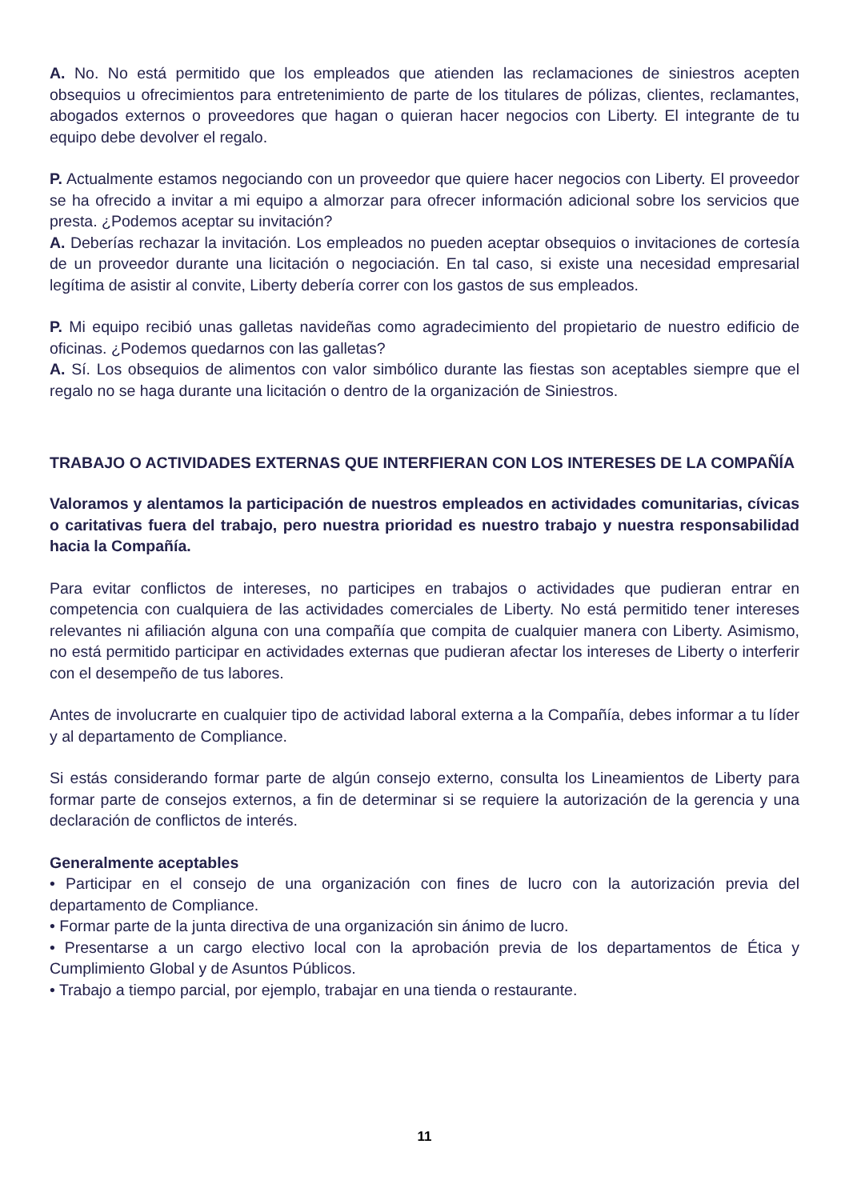A. No. No está permitido que los empleados que atienden las reclamaciones de siniestros acepten obsequios u ofrecimientos para entretenimiento de parte de los titulares de pólizas, clientes, reclamantes, abogados externos o proveedores que hagan o quieran hacer negocios con Liberty. El integrante de tu equipo debe devolver el regalo.
P. Actualmente estamos negociando con un proveedor que quiere hacer negocios con Liberty. El proveedor se ha ofrecido a invitar a mi equipo a almorzar para ofrecer información adicional sobre los servicios que presta. ¿Podemos aceptar su invitación?
A. Deberías rechazar la invitación. Los empleados no pueden aceptar obsequios o invitaciones de cortesía de un proveedor durante una licitación o negociación. En tal caso, si existe una necesidad empresarial legítima de asistir al convite, Liberty debería correr con los gastos de sus empleados.
P. Mi equipo recibió unas galletas navideñas como agradecimiento del propietario de nuestro edificio de oficinas. ¿Podemos quedarnos con las galletas?
A. Sí. Los obsequios de alimentos con valor simbólico durante las fiestas son aceptables siempre que el regalo no se haga durante una licitación o dentro de la organización de Siniestros.
TRABAJO O ACTIVIDADES EXTERNAS QUE INTERFIERAN CON LOS INTERESES DE LA COMPAÑÍA
Valoramos y alentamos la participación de nuestros empleados en actividades comunitarias, cívicas o caritativas fuera del trabajo, pero nuestra prioridad es nuestro trabajo y nuestra responsabilidad hacia la Compañía.
Para evitar conflictos de intereses, no participes en trabajos o actividades que pudieran entrar en competencia con cualquiera de las actividades comerciales de Liberty. No está permitido tener intereses relevantes ni afiliación alguna con una compañía que compita de cualquier manera con Liberty. Asimismo, no está permitido participar en actividades externas que pudieran afectar los intereses de Liberty o interferir con el desempeño de tus labores.
Antes de involucrarte en cualquier tipo de actividad laboral externa a la Compañía, debes informar a tu líder y al departamento de Compliance.
Si estás considerando formar parte de algún consejo externo, consulta los Lineamientos de Liberty para formar parte de consejos externos, a fin de determinar si se requiere la autorización de la gerencia y una declaración de conflictos de interés.
Generalmente aceptables
• Participar en el consejo de una organización con fines de lucro con la autorización previa del departamento de Compliance.
• Formar parte de la junta directiva de una organización sin ánimo de lucro.
• Presentarse a un cargo electivo local con la aprobación previa de los departamentos de Ética y Cumplimiento Global y de Asuntos Públicos.
• Trabajo a tiempo parcial, por ejemplo, trabajar en una tienda o restaurante.
11